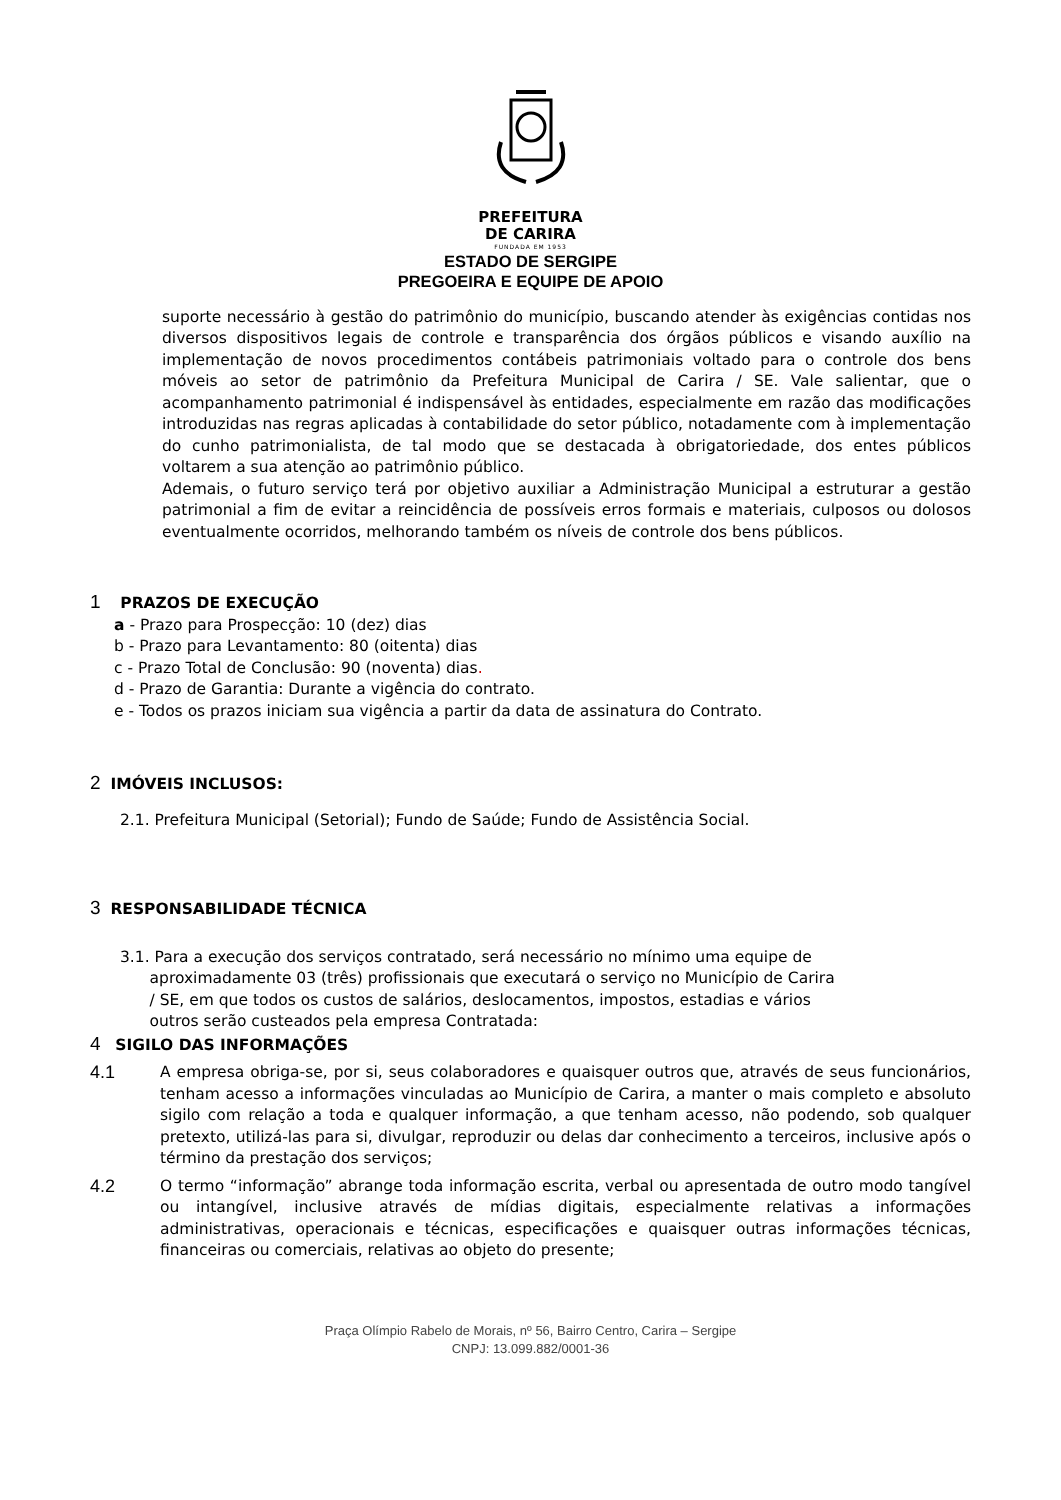PREFEITURA
DE CARIRA
FUNDADA EM 1953
ESTADO DE SERGIPE
PREGOEIRA E EQUIPE DE APOIO
suporte necessário à gestão do patrimônio do município, buscando atender às exigências contidas nos diversos dispositivos legais de controle e transparência dos órgãos públicos e visando auxílio na implementação de novos procedimentos contábeis patrimoniais voltado para o controle dos bens móveis ao setor de patrimônio da Prefeitura Municipal de Carira / SE. Vale salientar, que o acompanhamento patrimonial é indispensável às entidades, especialmente em razão das modificações introduzidas nas regras aplicadas à contabilidade do setor público, notadamente com à implementação do cunho patrimonialista, de tal modo que se destacada à obrigatoriedade, dos entes públicos voltarem a sua atenção ao patrimônio público.
Ademais, o futuro serviço terá por objetivo auxiliar a Administração Municipal a estruturar a gestão patrimonial a fim de evitar a reincidência de possíveis erros formais e materiais, culposos ou dolosos eventualmente ocorridos, melhorando também os níveis de controle dos bens públicos.
1 PRAZOS DE EXECUÇÃO
a - Prazo para Prospecção: 10 (dez) dias
b - Prazo para Levantamento: 80 (oitenta) dias
c - Prazo Total de Conclusão: 90 (noventa) dias.
d - Prazo de Garantia: Durante a vigência do contrato.
e - Todos os prazos iniciam sua vigência a partir da data de assinatura do Contrato.
2 IMÓVEIS INCLUSOS:
2.1. Prefeitura Municipal (Setorial); Fundo de Saúde; Fundo de Assistência Social.
3 RESPONSABILIDADE TÉCNICA
3.1. Para a execução dos serviços contratado, será necessário no mínimo uma equipe de
aproximadamente 03 (três) profissionais que executará o serviço no Município de Carira
/ SE, em que todos os custos de salários, deslocamentos, impostos, estadias e vários
outros serão custeados pela empresa Contratada:
4 SIGILO DAS INFORMAÇÕES
4.1
A empresa obriga-se, por si, seus colaboradores e quaisquer outros que, através de seus funcionários, tenham acesso a informações vinculadas ao Município de Carira, a manter o mais completo e absoluto sigilo com relação a toda e qualquer informação, a que tenham acesso, não podendo, sob qualquer pretexto, utilizá-las para si, divulgar, reproduzir ou delas dar conhecimento a terceiros, inclusive após o término da prestação dos serviços;
4.2
O termo “informação” abrange toda informação escrita, verbal ou apresentada de outro modo tangível ou intangível, inclusive através de mídias digitais, especialmente relativas a informações administrativas, operacionais e técnicas, especificações e quaisquer outras informações técnicas, financeiras ou comerciais, relativas ao objeto do presente;
Praça Olímpio Rabelo de Morais, nº 56, Bairro Centro, Carira – Sergipe
CNPJ: 13.099.882/0001-36